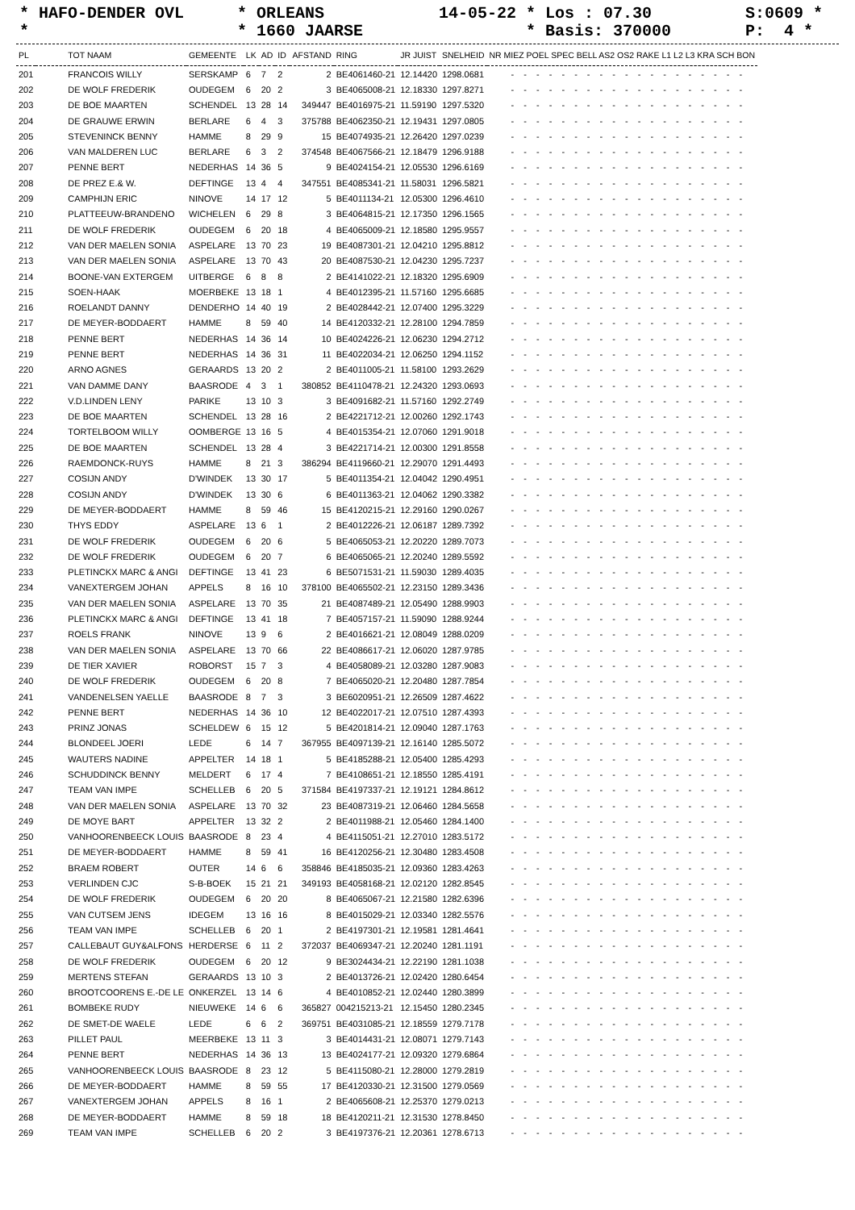* HAFO-DENDER OVL * ORLEANS 14-05-22 * Los : 07.30 S:0609 *
* * 1660 JAARSE * Basis: 370000 P: 4 *
| PL | TOT NAAM | GEMEENTE | LK | AD | ID | AFSTAND | RING | JR JUIST | SNELHEID | NR MIEZ POEL SPEC BELL AS2 OS2 RAKE L1 L2 L3 KRA SCH BON |
| --- | --- | --- | --- | --- | --- | --- | --- | --- | --- | --- |
| 201 | FRANCOIS WILLY | SERSKAMP | 6 | 7 | 2 | 2 | BE4061460-21 | 12.14420 | 1298.0681 | - - - - - - - - - - - - - - - - - - - |
| 202 | DE WOLF FREDERIK | OUDEGEM | 6 | 20 | 2 | 3 | BE4065008-21 | 12.18330 | 1297.8271 | - - - - - - - - - - - - - - - - - - - |
| 203 | DE BOE MAARTEN | SCHENDEL | 13 | 28 | 14 | 349447 | BE4016975-21 | 11.59190 | 1297.5320 | - - - - - - - - - - - - - - - - - - - |
| 204 | DE GRAUWE ERWIN | BERLARE | 6 | 4 | 3 | 375788 | BE4062350-21 | 12.19431 | 1297.0805 | - - - - - - - - - - - - - - - - - - - |
| 205 | STEVENINCK BENNY | HAMME | 8 | 29 | 9 | 15 | BE4074935-21 | 12.26420 | 1297.0239 | - - - - - - - - - - - - - - - - - - - |
| 206 | VAN MALDEREN LUC | BERLARE | 6 | 3 | 2 | 374548 | BE4067566-21 | 12.18479 | 1296.9188 | - - - - - - - - - - - - - - - - - - - |
| 207 | PENNE BERT | NEDERHAS | 14 | 36 | 5 | 9 | BE4024154-21 | 12.05530 | 1296.6169 | - - - - - - - - - - - - - - - - - - - |
| 208 | DE PREZ E.& W. | DEFTINGE | 13 | 4 | 4 | 347551 | BE4085341-21 | 11.58031 | 1296.5821 | - - - - - - - - - - - - - - - - - - - |
| 209 | CAMPHIJN ERIC | NINOVE | 14 | 17 | 12 | 5 | BE4011134-21 | 12.05300 | 1296.4610 | - - - - - - - - - - - - - - - - - - - |
| 210 | PLATTEEUW-BRANDENO | WICHELEN | 6 | 29 | 8 | 3 | BE4064815-21 | 12.17350 | 1296.1565 | - - - - - - - - - - - - - - - - - - - |
| 211 | DE WOLF FREDERIK | OUDEGEM | 6 | 20 | 18 | 4 | BE4065009-21 | 12.18580 | 1295.9557 | - - - - - - - - - - - - - - - - - - - |
| 212 | VAN DER MAELEN SONIA | ASPELARE | 13 | 70 | 23 | 19 | BE4087301-21 | 12.04210 | 1295.8812 | - - - - - - - - - - - - - - - - - - - |
| 213 | VAN DER MAELEN SONIA | ASPELARE | 13 | 70 | 43 | 20 | BE4087530-21 | 12.04230 | 1295.7237 | - - - - - - - - - - - - - - - - - - - |
| 214 | BOONE-VAN EXTERGEM | UITBERGE | 6 | 8 | 8 | 2 | BE4141022-21 | 12.18320 | 1295.6909 | - - - - - - - - - - - - - - - - - - - |
| 215 | SOEN-HAAK | MOERBEKE | 13 | 18 | 1 | 4 | BE4012395-21 | 11.57160 | 1295.6685 | - - - - - - - - - - - - - - - - - - - |
| 216 | ROELANDT DANNY | DENDERHO | 14 | 40 | 19 | 2 | BE4028442-21 | 12.07400 | 1295.3229 | - - - - - - - - - - - - - - - - - - - |
| 217 | DE MEYER-BODDAERT | HAMME | 8 | 59 | 40 | 14 | BE4120332-21 | 12.28100 | 1294.7859 | - - - - - - - - - - - - - - - - - - - |
| 218 | PENNE BERT | NEDERHAS | 14 | 36 | 14 | 10 | BE4024226-21 | 12.06230 | 1294.2712 | - - - - - - - - - - - - - - - - - - - |
| 219 | PENNE BERT | NEDERHAS | 14 | 36 | 31 | 11 | BE4022034-21 | 12.06250 | 1294.1152 | - - - - - - - - - - - - - - - - - - - |
| 220 | ARNO AGNES | GERAARDS | 13 | 20 | 2 | 2 | BE4011005-21 | 11.58100 | 1293.2629 | - - - - - - - - - - - - - - - - - - - |
| 221 | VAN DAMME DANY | BAASRODE | 4 | 3 | 1 | 380852 | BE4110478-21 | 12.24320 | 1293.0693 | - - - - - - - - - - - - - - - - - - - |
| 222 | V.D.LINDEN LENY | PARIKE | 13 | 10 | 3 | 3 | BE4091682-21 | 11.57160 | 1292.2749 | - - - - - - - - - - - - - - - - - - - |
| 223 | DE BOE MAARTEN | SCHENDEL | 13 | 28 | 16 | 2 | BE4221712-21 | 12.00260 | 1292.1743 | - - - - - - - - - - - - - - - - - - - |
| 224 | TORTELBOOM WILLY | OOMBERGE | 13 | 16 | 5 | 4 | BE4015354-21 | 12.07060 | 1291.9018 | - - - - - - - - - - - - - - - - - - - |
| 225 | DE BOE MAARTEN | SCHENDEL | 13 | 28 | 4 | 3 | BE4221714-21 | 12.00300 | 1291.8558 | - - - - - - - - - - - - - - - - - - - |
| 226 | RAEMDONCK-RUYS | HAMME | 8 | 21 | 3 | 386294 | BE4119660-21 | 12.29070 | 1291.4493 | - - - - - - - - - - - - - - - - - - - |
| 227 | COSIJN ANDY | D'WINDEK | 13 | 30 | 17 | 5 | BE4011354-21 | 12.04042 | 1290.4951 | - - - - - - - - - - - - - - - - - - - |
| 228 | COSIJN ANDY | D'WINDEK | 13 | 30 | 6 | 6 | BE4011363-21 | 12.04062 | 1290.3382 | - - - - - - - - - - - - - - - - - - - |
| 229 | DE MEYER-BODDAERT | HAMME | 8 | 59 | 46 | 15 | BE4120215-21 | 12.29160 | 1290.0267 | - - - - - - - - - - - - - - - - - - - |
| 230 | THYS EDDY | ASPELARE | 13 | 6 | 1 | 2 | BE4012226-21 | 12.06187 | 1289.7392 | - - - - - - - - - - - - - - - - - - - |
| 231 | DE WOLF FREDERIK | OUDEGEM | 6 | 20 | 6 | 5 | BE4065053-21 | 12.20220 | 1289.7073 | - - - - - - - - - - - - - - - - - - - |
| 232 | DE WOLF FREDERIK | OUDEGEM | 6 | 20 | 7 | 6 | BE4065065-21 | 12.20240 | 1289.5592 | - - - - - - - - - - - - - - - - - - - |
| 233 | PLETINCKX MARC & ANGI | DEFTINGE | 13 | 41 | 23 | 6 | BE5071531-21 | 11.59030 | 1289.4035 | - - - - - - - - - - - - - - - - - - - |
| 234 | VANEXTERGEM JOHAN | APPELS | 8 | 16 | 10 | 378100 | BE4065502-21 | 12.23150 | 1289.3436 | - - - - - - - - - - - - - - - - - - - |
| 235 | VAN DER MAELEN SONIA | ASPELARE | 13 | 70 | 35 | 21 | BE4087489-21 | 12.05490 | 1288.9903 | - - - - - - - - - - - - - - - - - - - |
| 236 | PLETINCKX MARC & ANGI | DEFTINGE | 13 | 41 | 18 | 7 | BE4057157-21 | 11.59090 | 1288.9244 | - - - - - - - - - - - - - - - - - - - |
| 237 | ROELS FRANK | NINOVE | 13 | 9 | 6 | 2 | BE4016621-21 | 12.08049 | 1288.0209 | - - - - - - - - - - - - - - - - - - - |
| 238 | VAN DER MAELEN SONIA | ASPELARE | 13 | 70 | 66 | 22 | BE4086617-21 | 12.06020 | 1287.9785 | - - - - - - - - - - - - - - - - - - - |
| 239 | DE TIER XAVIER | ROBORST | 15 | 7 | 3 | 4 | BE4058089-21 | 12.03280 | 1287.9083 | - - - - - - - - - - - - - - - - - - - |
| 240 | DE WOLF FREDERIK | OUDEGEM | 6 | 20 | 8 | 7 | BE4065020-21 | 12.20480 | 1287.7854 | - - - - - - - - - - - - - - - - - - - |
| 241 | VANDENELSEN YAELLE | BAASRODE | 8 | 7 | 3 | 3 | BE6020951-21 | 12.26509 | 1287.4622 | - - - - - - - - - - - - - - - - - - - |
| 242 | PENNE BERT | NEDERHAS | 14 | 36 | 10 | 12 | BE4022017-21 | 12.07510 | 1287.4393 | - - - - - - - - - - - - - - - - - - - |
| 243 | PRINZ JONAS | SCHELDEW | 6 | 15 | 12 | 5 | BE4201814-21 | 12.09040 | 1287.1763 | - - - - - - - - - - - - - - - - - - - |
| 244 | BLONDEEL JOERI | LEDE | 6 | 14 | 7 | 367955 | BE4097139-21 | 12.16140 | 1285.5072 | - - - - - - - - - - - - - - - - - - - |
| 245 | WAUTERS NADINE | APPELTER | 14 | 18 | 1 | 5 | BE4185288-21 | 12.05400 | 1285.4293 | - - - - - - - - - - - - - - - - - - - |
| 246 | SCHUDDINCK BENNY | MELDERT | 6 | 17 | 4 | 7 | BE4108651-21 | 12.18550 | 1285.4191 | - - - - - - - - - - - - - - - - - - - |
| 247 | TEAM VAN IMPE | SCHELLEB | 6 | 20 | 5 | 371584 | BE4197337-21 | 12.19121 | 1284.8612 | - - - - - - - - - - - - - - - - - - - |
| 248 | VAN DER MAELEN SONIA | ASPELARE | 13 | 70 | 32 | 23 | BE4087319-21 | 12.06460 | 1284.5658 | - - - - - - - - - - - - - - - - - - - |
| 249 | DE MOYE BART | APPELTER | 13 | 32 | 2 | 2 | BE4011988-21 | 12.05460 | 1284.1400 | - - - - - - - - - - - - - - - - - - - |
| 250 | VANHOORENBEECK LOUIS | BAASRODE | 8 | 23 | 4 | 4 | BE4115051-21 | 12.27010 | 1283.5172 | - - - - - - - - - - - - - - - - - - - |
| 251 | DE MEYER-BODDAERT | HAMME | 8 | 59 | 41 | 16 | BE4120256-21 | 12.30480 | 1283.4508 | - - - - - - - - - - - - - - - - - - - |
| 252 | BRAEM ROBERT | OUTER | 14 | 6 | 6 | 358846 | BE4185035-21 | 12.09360 | 1283.4263 | - - - - - - - - - - - - - - - - - - - |
| 253 | VERLINDEN CJC | S-B-BOEK | 15 | 21 | 21 | 349193 | BE4058168-21 | 12.02120 | 1282.8545 | - - - - - - - - - - - - - - - - - - - |
| 254 | DE WOLF FREDERIK | OUDEGEM | 6 | 20 | 20 | 8 | BE4065067-21 | 12.21580 | 1282.6396 | - - - - - - - - - - - - - - - - - - - |
| 255 | VAN CUTSEM JENS | IDEGEM | 13 | 16 | 16 | 8 | BE4015029-21 | 12.03340 | 1282.5576 | - - - - - - - - - - - - - - - - - - - |
| 256 | TEAM VAN IMPE | SCHELLEB | 6 | 20 | 1 | 2 | BE4197301-21 | 12.19581 | 1281.4641 | - - - - - - - - - - - - - - - - - - - |
| 257 | CALLEBAUT GUY&ALFONS | HERDERSE | 6 | 11 | 2 | 372037 | BE4069347-21 | 12.20240 | 1281.1191 | - - - - - - - - - - - - - - - - - - - |
| 258 | DE WOLF FREDERIK | OUDEGEM | 6 | 20 | 12 | 9 | BE3024434-21 | 12.22190 | 1281.1038 | - - - - - - - - - - - - - - - - - - - |
| 259 | MERTENS STEFAN | GERAARDS | 13 | 10 | 3 | 2 | BE4013726-21 | 12.02420 | 1280.6454 | - - - - - - - - - - - - - - - - - - - |
| 260 | BROOTCOORENS E.-DE LE | ONKERZEL | 13 | 14 | 6 | 4 | BE4010852-21 | 12.02440 | 1280.3899 | - - - - - - - - - - - - - - - - - - - |
| 261 | BOMBEKE RUDY | NIEUWEKE | 14 | 6 | 6 | 365827 | 004215213-21 | 12.15450 | 1280.2345 | - - - - - - - - - - - - - - - - - - - |
| 262 | DE SMET-DE WAELE | LEDE | 6 | 6 | 2 | 369751 | BE4031085-21 | 12.18559 | 1279.7178 | - - - - - - - - - - - - - - - - - - - |
| 263 | PILLET PAUL | MEERBEKE | 13 | 11 | 3 | 3 | BE4014431-21 | 12.08071 | 1279.7143 | - - - - - - - - - - - - - - - - - - - |
| 264 | PENNE BERT | NEDERHAS | 14 | 36 | 13 | 13 | BE4024177-21 | 12.09320 | 1279.6864 | - - - - - - - - - - - - - - - - - - - |
| 265 | VANHOORENBEECK LOUIS | BAASRODE | 8 | 23 | 12 | 5 | BE4115080-21 | 12.28000 | 1279.2819 | - - - - - - - - - - - - - - - - - - - |
| 266 | DE MEYER-BODDAERT | HAMME | 8 | 59 | 55 | 17 | BE4120330-21 | 12.31500 | 1279.0569 | - - - - - - - - - - - - - - - - - - - |
| 267 | VANEXTERGEM JOHAN | APPELS | 8 | 16 | 1 | 2 | BE4065608-21 | 12.25370 | 1279.0213 | - - - - - - - - - - - - - - - - - - - |
| 268 | DE MEYER-BODDAERT | HAMME | 8 | 59 | 18 | 18 | BE4120211-21 | 12.31530 | 1278.8450 | - - - - - - - - - - - - - - - - - - - |
| 269 | TEAM VAN IMPE | SCHELLEB | 6 | 20 | 2 | 3 | BE4197376-21 | 12.20361 | 1278.6713 | - - - - - - - - - - - - - - - - - - - |